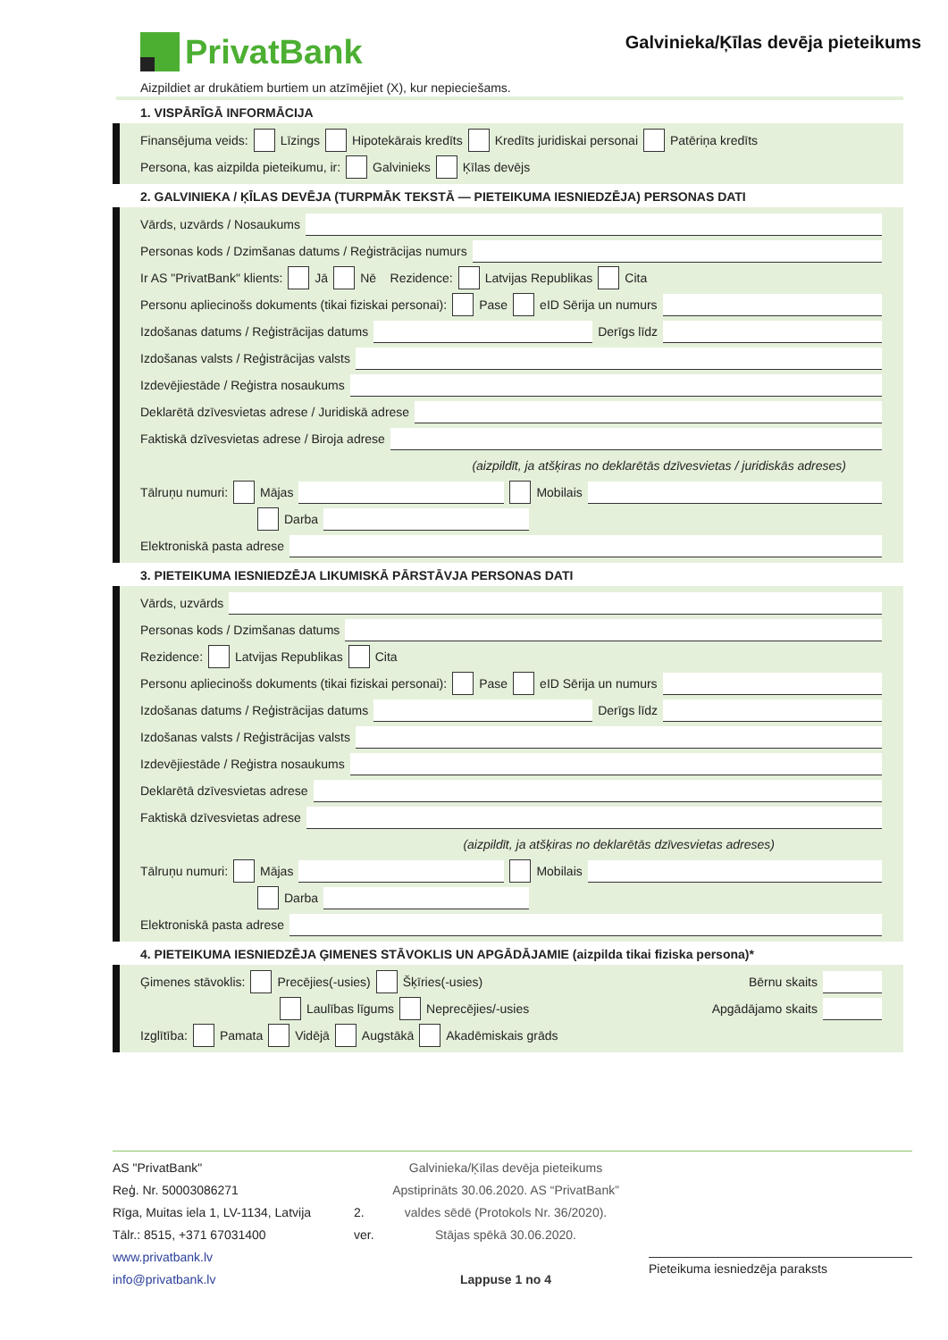PrivatBank
Galvinieka/Ķīlas devēja pieteikums
Aizpildiet ar drukātiem burtiem un atzīmējiet (X), kur nepieciešams.
1. VISPĀRĪGĀ INFORMĀCIJA
Finansējuma veids: Līzings Hipotekārais kredīts Kredīts juridiskai personai Patēriņa kredīts
Persona, kas aizpilda pieteikumu, ir: Galvinieks Ķīlas devējs
2. GALVINIEKA / ĶĪLAS DEVĒJA (TURPMĀK TEKSTĀ — PIETEIKUMA IESNIEDZĒJA) PERSONAS DATI
Vārds, uzvārds / Nosaukums
Personas kods / Dzimšanas datums / Reģistrācijas numurs
Ir AS "PrivatBank" klients: Jā Nē Rezidence: Latvijas Republikas Cita
Personu apliecinošs dokuments (tikai fiziskai personai): Pase eID Sērija un numurs
Izdošanas datums / Reģistrācijas datums Derīgs līdz
Izdošanas valsts / Reģistrācijas valsts
Izdevējiestāde / Reģistra nosaukums
Deklarētā dzīvesvietas adrese / Juridiskā adrese
Faktiskā dzīvesvietas adrese / Biroja adrese
(aizpildīt, ja atšķiras no deklarētās dzīvesvietas / juridiskās adreses)
Tālruņu numuri: Mājas Mobilais
Darba
Elektroniskā pasta adrese
3. PIETEIKUMA IESNIEDZĒJA LIKUMISKĀ PĀRSTĀVJA PERSONAS DATI
Vārds, uzvārds
Personas kods / Dzimšanas datums
Rezidence: Latvijas Republikas Cita
Personu apliecinošs dokuments (tikai fiziskai personai): Pase eID Sērija un numurs
Izdošanas datums / Reģistrācijas datums Derīgs līdz
Izdošanas valsts / Reģistrācijas valsts
Izdevējiestāde / Reģistra nosaukums
Deklarētā dzīvesvietas adrese
Faktiskā dzīvesvietas adrese
(aizpildīt, ja atšķiras no deklarētās dzīvesvietas adreses)
Tālruņu numuri: Mājas Mobilais
Darba
Elektroniskā pasta adrese
4. PIETEIKUMA IESNIEDZĒJA ĢIMENES STĀVOKLIS UN APGĀDĀJAMIE (aizpilda tikai fiziska persona)*
Ģimenes stāvoklis: Precējies(-usies) Šķīries(-usies) Bērnu skaits
Laulības līgums Neprecējies/-usies Apgādājamo skaits
Izglītība: Pamata Vidējā Augstākā Akadēmiskais grāds
AS "PrivatBank"
Reģ. Nr. 50003086271
Rīga, Muitas iela 1, LV-1134, Latvija
Tālr.: 8515, +371 67031400
www.privatbank.lv
info@privatbank.lv
2. ver.
Galvinieka/Ķīlas devēja pieteikums
Apstiprināts 30.06.2020. AS “PrivatBank”
valdes sēdē (Protokols Nr. 36/2020).
Stājas spēkā 30.06.2020.
Lappuse 1 no 4
Pieteikuma iesniedzēja paraksts